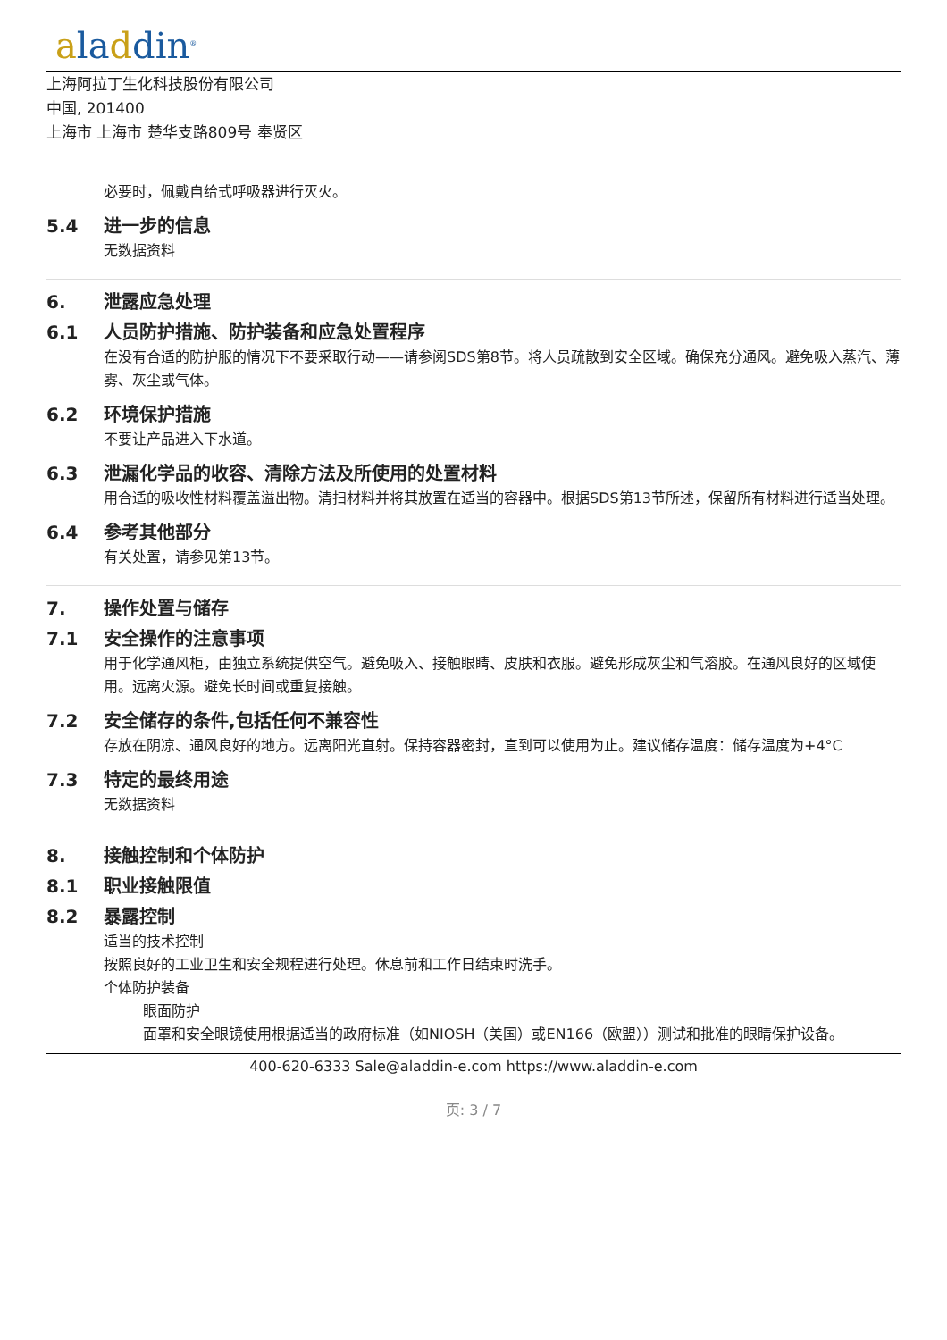aladdin<sup>®</sup>
上海阿拉丁生化科技股份有限公司
中国, 201400
上海市 上海市 楚华支路809号 奉贤区
必要时，佩戴自给式呼吸器进行灭火。
5.4 进一步的信息
无数据资料
6. 泄露应急处理
6.1 人员防护措施、防护装备和应急处置程序
在没有合适的防护服的情况下不要采取行动——请参阅SDS第8节。将人员疏散到安全区域。确保充分通风。避免吸入蒸汽、薄雾、灰尘或气体。
6.2 环境保护措施
不要让产品进入下水道。
6.3 泄漏化学品的收容、清除方法及所使用的处置材料
用合适的吸收性材料覆盖溢出物。清扫材料并将其放置在适当的容器中。根据SDS第13节所述，保留所有材料进行适当处理。
6.4 参考其他部分
有关处置，请参见第13节。
7. 操作处置与储存
7.1 安全操作的注意事项
用于化学通风柜，由独立系统提供空气。避免吸入、接触眼睛、皮肤和衣服。避免形成灰尘和气溶胶。在通风良好的区域使用。远离火源。避免长时间或重复接触。
7.2 安全储存的条件,包括任何不兼容性
存放在阴凉、通风良好的地方。远离阳光直射。保持容器密封，直到可以使用为止。建议储存温度：储存温度为+4°C
7.3 特定的最终用途
无数据资料
8. 接触控制和个体防护
8.1 职业接触限值
8.2 暴露控制
适当的技术控制
按照良好的工业卫生和安全规程进行处理。休息前和工作日结束时洗手。
个体防护装备
眼面防护
面罩和安全眼镜使用根据适当的政府标准（如NIOSH（美国）或EN166（欧盟））测试和批准的眼睛保护设备。
400-620-6333 Sale@aladdin-e.com https://www.aladdin-e.com
页: 3 / 7